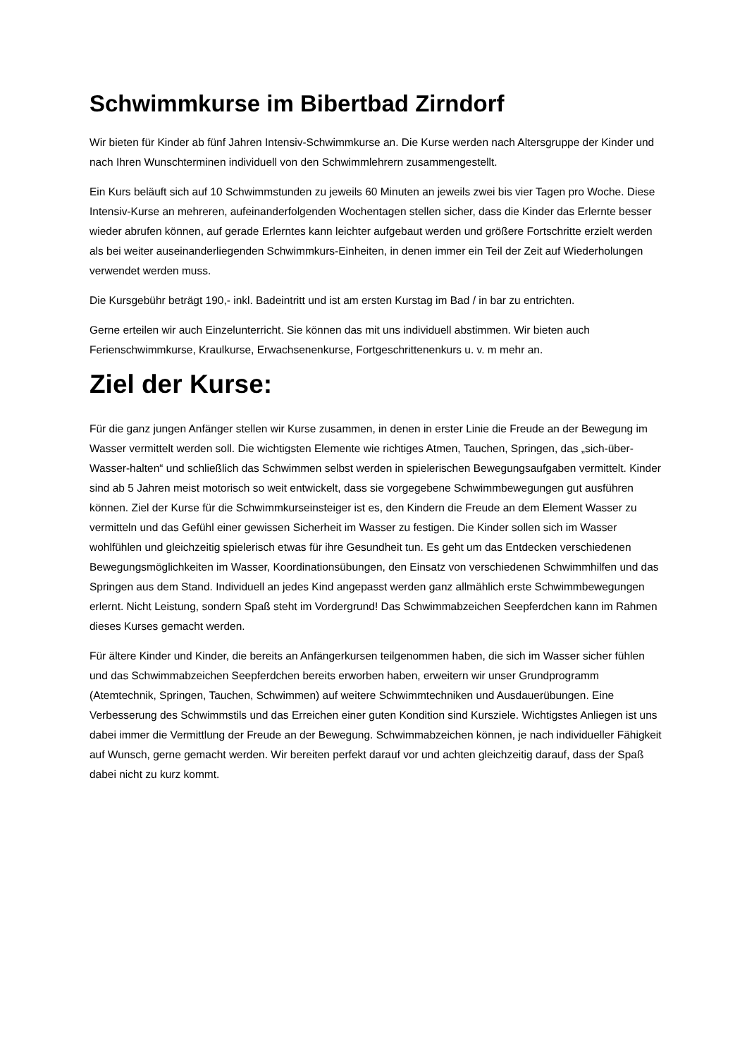Schwimmkurse im Bibertbad Zirndorf
Wir bieten für Kinder ab fünf Jahren Intensiv-Schwimmkurse an. Die Kurse werden nach Altersgruppe der Kinder und nach Ihren Wunschterminen individuell von den Schwimmlehrern zusammengestellt.
Ein Kurs beläuft sich auf 10 Schwimmstunden zu jeweils 60 Minuten an jeweils zwei bis vier Tagen pro Woche. Diese Intensiv-Kurse an mehreren, aufeinanderfolgenden Wochentagen stellen sicher, dass die Kinder das Erlernte besser wieder abrufen können, auf gerade Erlerntes kann leichter aufgebaut werden und größere Fortschritte erzielt werden als bei weiter auseinanderliegenden Schwimmkurs-Einheiten, in denen immer ein Teil der Zeit auf Wiederholungen verwendet werden muss.
Die Kursgebühr beträgt 190,- inkl. Badeintritt und ist am ersten Kurstag im Bad / in bar zu entrichten.
Gerne erteilen wir auch Einzelunterricht. Sie können das mit uns individuell abstimmen. Wir bieten auch Ferienschwimmkurse, Kraulkurse, Erwachsenenkurse, Fortgeschrittenenkurs u. v. m mehr an.
Ziel der Kurse:
Für die ganz jungen Anfänger stellen wir Kurse zusammen, in denen in erster Linie die Freude an der Bewegung im Wasser vermittelt werden soll. Die wichtigsten Elemente wie richtiges Atmen, Tauchen, Springen, das „sich-über-Wasser-halten“ und schließlich das Schwimmen selbst werden in spielerischen Bewegungsaufgaben vermittelt. Kinder sind ab 5 Jahren meist motorisch so weit entwickelt, dass sie vorgegebene Schwimmbewegungen gut ausführen können. Ziel der Kurse für die Schwimmkurseinsteiger ist es, den Kindern die Freude an dem Element Wasser zu vermitteln und das Gefühl einer gewissen Sicherheit im Wasser zu festigen. Die Kinder sollen sich im Wasser wohlfühlen und gleichzeitig spielerisch etwas für ihre Gesundheit tun. Es geht um das Entdecken verschiedenen Bewegungsmöglichkeiten im Wasser, Koordinationsübungen, den Einsatz von verschiedenen Schwimmhilfen und das Springen aus dem Stand. Individuell an jedes Kind angepasst werden ganz allmählich erste Schwimmbewegungen erlernt. Nicht Leistung, sondern Spaß steht im Vordergrund! Das Schwimmabzeichen Seepferdchen kann im Rahmen dieses Kurses gemacht werden.
Für ältere Kinder und Kinder, die bereits an Anfängerkursen teilgenommen haben, die sich im Wasser sicher fühlen und das Schwimmabzeichen Seepferdchen bereits erworben haben, erweitern wir unser Grundprogramm (Atemtechnik, Springen, Tauchen, Schwimmen) auf weitere Schwimmtechniken und Ausdauerübungen. Eine Verbesserung des Schwimmstils und das Erreichen einer guten Kondition sind Kursziele. Wichtigstes Anliegen ist uns dabei immer die Vermittlung der Freude an der Bewegung. Schwimmabzeichen können, je nach individueller Fähigkeit auf Wunsch, gerne gemacht werden. Wir bereiten perfekt darauf vor und achten gleichzeitig darauf, dass der Spaß dabei nicht zu kurz kommt.